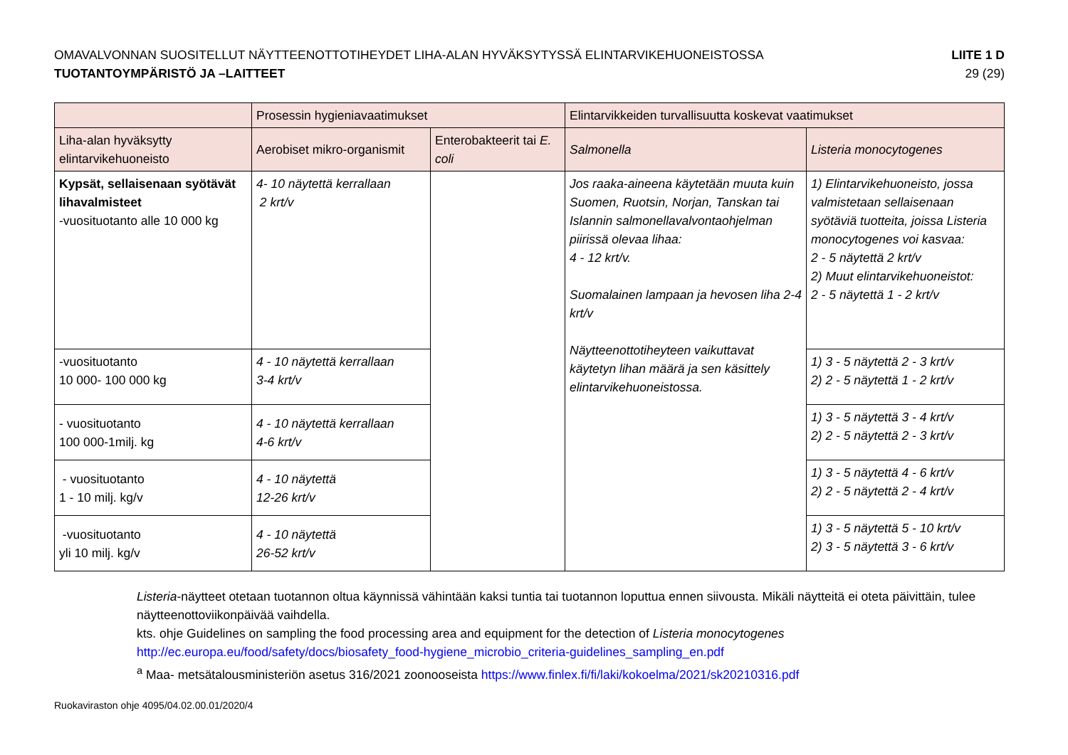OMAVALVONNAN SUOSITELLUT NÄYTTEENOTTOTIHEYDET LIHA-ALAN HYVÄKSYTYSSÄ ELINTARVIKEHUONEISTOSSA
TUOTANTOYMPÄRISTÖ JA –LAITTEET
LIITE 1 D
29 (29)
| | Prosessin hygieniavaatimukset | | Elintarvikkeiden turvallisuutta koskevat vaatimukset | |
| Liha-alan hyväksytty elintarvikehuoneisto | Aerobiset mikro-organismit | Enterobakteerit tai E. coli | Salmonella | Listeria monocytogenes |
| Kypsät, sellaisenaan syötävät lihavalmisteet -vuosituotanto alle 10 000 kg | 4- 10 näytettä kerrallaan 2 krt/v | | Jos raaka-aineena käytetään muuta kuin Suomen, Ruotsin, Norjan, Tanskan tai Islannin salmonellavalvontaohjelman piirissä olevaa lihaa: 4 - 12 krt/v. Suomalainen lampaan ja hevosen liha 2-4 krt/v Näytteenottotiheyteen vaikuttavat käytetyn lihan määrä ja sen käsittely elintarvikehuoneistossa. | 1) Elintarvikehuoneisto, jossa valmistetaan sellaisenaan syötäviä tuotteita, joissa Listeria monocytogenes voi kasvaa: 2 - 5 näytettä 2 krt/v 2) Muut elintarvikehuoneistot: 2 - 5 näytettä 1 - 2 krt/v |
| -vuosituotanto 10 000- 100 000 kg | 4 - 10 näytettä kerrallaan 3-4 krt/v | | | 1) 3 - 5 näytettä 2 - 3 krt/v 2) 2 - 5 näytettä 1 - 2 krt/v |
| - vuosituotanto 100 000-1milj. kg | 4 - 10 näytettä kerrallaan 4-6 krt/v | | | 1) 3 - 5 näytettä 3 - 4 krt/v 2) 2 - 5 näytettä 2 - 3 krt/v |
| - vuosituotanto 1 - 10 milj. kg/v | 4 - 10 näytettä 12-26 krt/v | | | 1) 3 - 5 näytettä 4 - 6 krt/v 2) 2 - 5 näytettä 2 - 4 krt/v |
| -vuosituotanto yli 10 milj. kg/v | 4 - 10 näytettä 26-52 krt/v | | | 1) 3 - 5 näytettä 5 - 10 krt/v 2) 3 - 5 näytettä 3 - 6 krt/v |
Listeria-näytteet otetaan tuotannon oltua käynnissä vähintään kaksi tuntia tai tuotannon loputtua ennen siivousta. Mikäli näytteitä ei oteta päivittäin, tulee näytteenottoviikonpäivää vaihdella.
kts. ohje Guidelines on sampling the food processing area and equipment for the detection of Listeria monocytogenes
http://ec.europa.eu/food/safety/docs/biosafety_food-hygiene_microbio_criteria-guidelines_sampling_en.pdf
<sup>a</sup> Maa- metsätalousministeriön asetus 316/2021 zoonooseista https://www.finlex.fi/fi/laki/kokoelma/2021/sk20210316.pdf
Ruokaviraston ohje 4095/04.02.00.01/2020/4